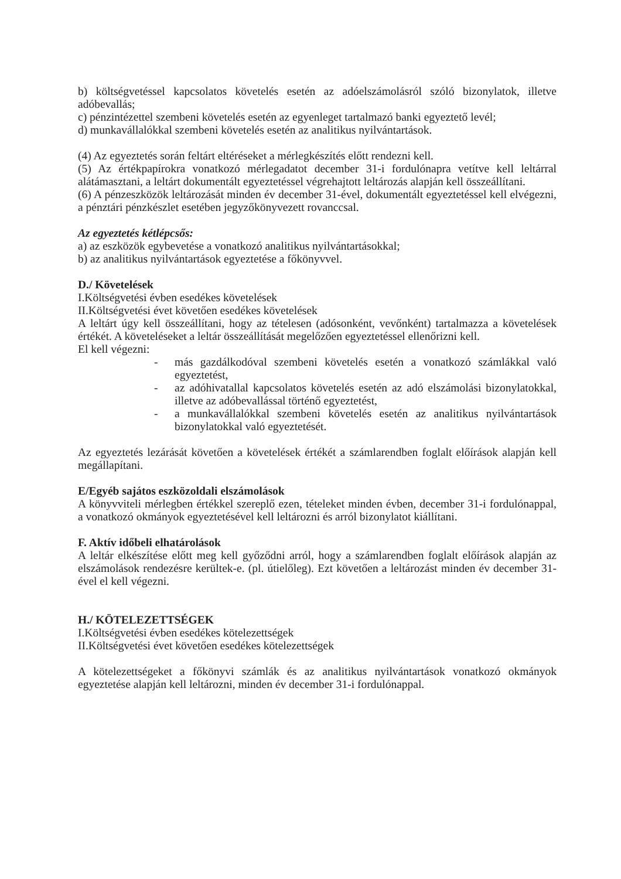b) költségvetéssel kapcsolatos követelés esetén az adóelszámolásról szóló bizonylatok, illetve adóbevallás;
c) pénzintézettel szembeni követelés esetén az egyenleget tartalmazó banki egyeztető levél;
d) munkavállalókkal szembeni követelés esetén az analitikus nyilvántartások.
(4) Az egyeztetés során feltárt eltéréseket a mérlegkészítés előtt rendezni kell.
(5) Az értékpapírokra vonatkozó mérlegadatot december 31-i fordulónapra vetítve kell leltárral alátámasztani, a leltárt dokumentált egyeztetéssel végrehajtott leltározás alapján kell összeállítani.
(6) A pénzeszközök leltározását minden év december 31-ével, dokumentált egyeztetéssel kell elvégezni, a pénztári pénzkészlet esetében jegyzőkönyvezett rovanccsal.
Az egyeztetés kétlépcsős:
a) az eszközök egybevetése a vonatkozó analitikus nyilvántartásokkal;
b) az analitikus nyilvántartások egyeztetése a főkönyvvel.
D./ Követelések
I.Költségvetési évben esedékes követelések
II.Költségvetési évet követően esedékes követelések
A leltárt úgy kell összeállítani, hogy az tételesen (adósonként, vevőnként) tartalmazza a követelések értékét. A követeléseket a leltár összeállítását megelőzően egyeztetéssel ellenőrizni kell.
El kell végezni:
- más gazdálkodóval szembeni követelés esetén a vonatkozó számlákkal való egyeztetést,
- az adóhivatallal kapcsolatos követelés esetén az adó elszámolási bizonylatokkal, illetve az adóbevallással történő egyeztetést,
- a munkavállalókkal szembeni követelés esetén az analitikus nyilvántartások bizonylatokkal való egyeztetését.
Az egyeztetés lezárását követően a követelések értékét a számlarendben foglalt előírások alapján kell megállapítani.
E/Egyéb sajátos eszközoldali elszámolások
A könyvviteli mérlegben értékkel szereplő ezen, tételeket minden évben, december 31-i fordulónappal, a vonatkozó okmányok egyeztetésével kell leltározni és arról bizonylatot kiállítani.
F. Aktív időbeli elhatárolások
A leltár elkészítése előtt meg kell győződni arról, hogy a számlarendben foglalt előírások alapján az elszámolások rendezésre kerültek-e. (pl. útielőleg). Ezt követően a leltározást minden év december 31-ével el kell végezni.
H./ KÖTELEZETTSÉGEK
I.Költségvetési évben esedékes kötelezettségek
II.Költségvetési évet követően esedékes kötelezettségek
A kötelezettségeket a főkönyvi számlák és az analitikus nyilvántartások vonatkozó okmányok egyeztetése alapján kell leltározni, minden év december 31-i fordulónappal.